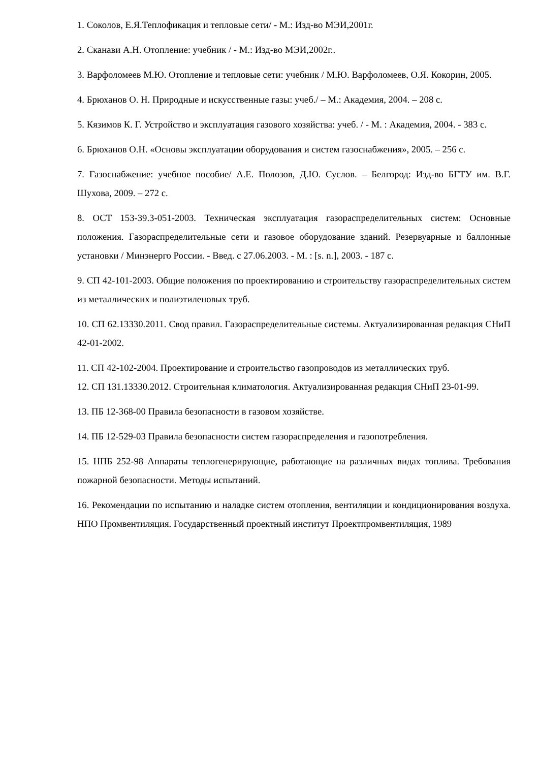1. Соколов, Е.Я.Теплофикация и тепловые сети/ - М.: Изд-во МЭИ,2001г.
2. Сканави А.Н. Отопление: учебник / - М.: Изд-во МЭИ,2002г..
3. Варфоломеев М.Ю. Отопление и тепловые сети: учебник / М.Ю. Варфоломеев, О.Я. Кокорин, 2005.
4. Брюханов О. Н. Природные и искусственные газы: учеб./ – М.: Академия, 2004. – 208 с.
5. Кязимов К. Г. Устройство и эксплуатация газового хозяйства: учеб. / - М. : Академия, 2004. - 383 с.
6. Брюханов О.Н. «Основы эксплуатации оборудования и систем газоснабжения», 2005. – 256 с.
7. Газоснабжение: учебное пособие/ А.Е. Полозов, Д.Ю. Суслов. – Белгород: Изд-во БГТУ им. В.Г. Шухова, 2009. – 272 с.
8. ОСТ 153-39.3-051-2003. Техническая эксплуатация газораспределительных систем: Основные положения. Газораспределительные сети и газовое оборудование зданий. Резервуарные и баллонные установки / Минэнерго России. - Введ. с 27.06.2003. - М. : [s. n.], 2003. - 187 с.
9. СП 42-101-2003. Общие положения по проектированию и строительству газораспределительных систем из металлических и полиэтиленовых труб.
10. СП 62.13330.2011. Свод правил. Газораспределительные системы. Актуализированная редакция СНиП 42-01-2002.
11. СП 42-102-2004. Проектирование и строительство газопроводов из металлических труб.
12. СП 131.13330.2012. Строительная климатология. Актуализированная редакция СНиП 23-01-99.
13. ПБ 12-368-00 Правила безопасности в газовом хозяйстве.
14. ПБ 12-529-03 Правила безопасности систем газораспределения и газопотребления.
15. НПБ 252-98 Аппараты теплогенерирующие, работающие на различных видах топлива. Требования пожарной безопасности. Методы испытаний.
16. Рекомендации по испытанию и наладке систем отопления, вентиляции и кондиционирования воздуха. НПО Промвентиляция. Государственный проектный институт Проектпромвентиляция, 1989